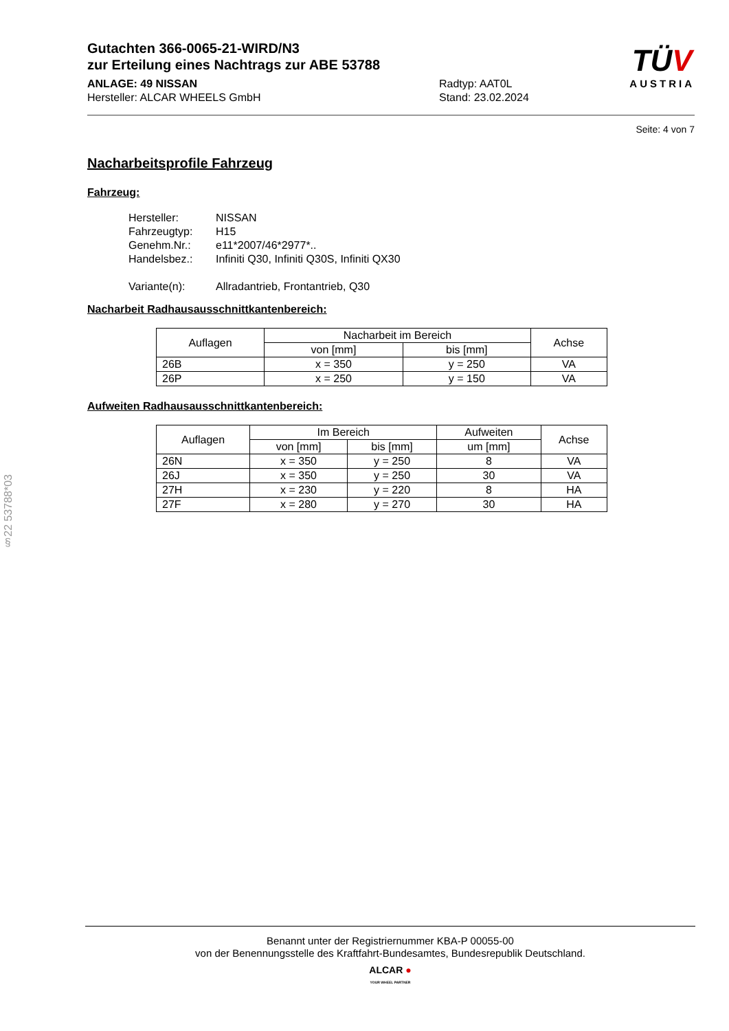Gutachten 366-0065-21-WIRD/N3
zur Erteilung eines Nachtrags zur ABE 53788
ANLAGE: 49 NISSAN Radtyp: AAT0L
Hersteller: ALCAR WHEELS GmbH Stand: 23.02.2024
TÜV
AUSTRIA
Seite: 4 von 7
Nacharbeitsprofile Fahrzeug
Fahrzeug:
| Hersteller: | NISSAN |
| Fahrzeugtyp: | H15 |
| Genehm.Nr.: | e11*2007/46*2977*.. |
| Handelsbez.: | Infiniti Q30, Infiniti Q30S, Infiniti QX30 |
| Variante(n): | Allradantrieb, Frontantrieb, Q30 |
Nacharbeit Radhausausschnittkantenbereich:
| Auflagen | Nacharbeit im Bereich | | Achse |
| --- | --- | --- | --- |
| | von [mm] | bis [mm] | |
| 26B | x = 350 | y = 250 | VA |
| 26P | x = 250 | y = 150 | VA |
Aufweiten Radhausausschnittkantenbereich:
| Auflagen | Im Bereich | | Aufweiten | Achse |
| --- | --- | --- | --- | --- |
| | von [mm] | bis [mm] | um [mm] | |
| 26N | x = 350 | y = 250 | 8 | VA |
| 26J | x = 350 | y = 250 | 30 | VA |
| 27H | x = 230 | y = 220 | 8 | HA |
| 27F | x = 280 | y = 270 | 30 | HA |
§22 53788*03
Benannt unter der Registriernummer KBA-P 00055-00
von der Benennungsstelle des Kraftfahrt-Bundesamtes, Bundesrepublik Deutschland.
ALCAR ●
YOUR WHEEL PARTNER